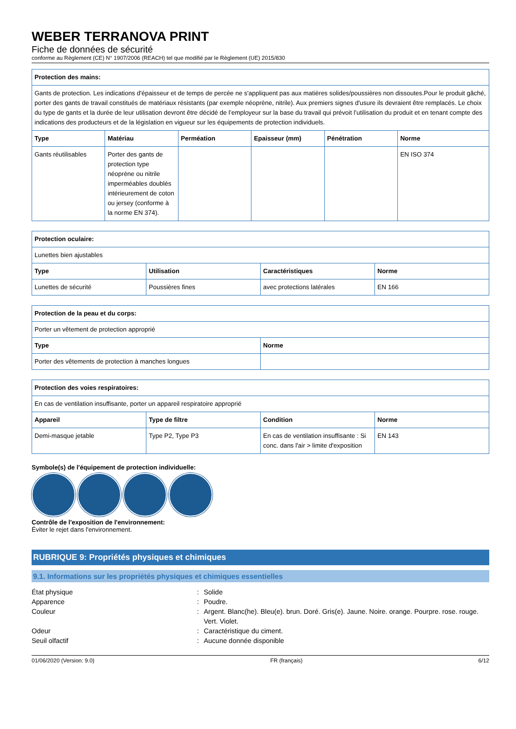WEBER TERRANOVA PRINT
Fiche de données de sécurité
conforme au Règlement (CE) N° 1907/2006 (REACH) tel que modifié par le Règlement (UE) 2015/830
| Protection des mains: | | | | | |
| --- | --- | --- | --- | --- | --- |
| Gants de protection. Les indications d'épaisseur et de temps de percée ne s'appliquent pas aux matières solides/poussières non dissoutes.Pour le produit gâché, porter des gants de travail constitués de matériaux résistants (par exemple néoprène, nitrile). Aux premiers signes d'usure ils devraient être remplacés. Le choix du type de gants et la durée de leur utilisation devront être décidé de l’employeur sur la base du travail qui prévoit l’utilisation du produit et en tenant compte des indications des producteurs et de la législation en vigueur sur les équipements de protection individuels. | | | | | |
| Type | Matériau | Perméation | Epaisseur (mm) | Pénétration | Norme |
| Gants réutilisables | Porter des gants de protection type néoprène ou nitrile imperméables doublés intérieurement de coton ou jersey (conforme à la norme EN 374). | | | | EN ISO 374 |
| Protection oculaire: | | | |
| --- | --- | --- | --- |
| Lunettes bien ajustables | | | |
| Type | Utilisation | Caractéristiques | Norme |
| Lunettes de sécurité | Poussières fines | avec protections latérales | EN 166 |
| Protection de la peau et du corps: | |
| --- | --- |
| Porter un vêtement de protection approprié | |
| Type | Norme |
| Porter des vêtements de protection à manches longues | |
| Protection des voies respiratoires: | | | |
| --- | --- | --- | --- |
| En cas de ventilation insuffisante, porter un appareil respiratoire approprié | | | |
| Appareil | Type de filtre | Condition | Norme |
| Demi-masque jetable | Type P2, Type P3 | En cas de ventilation insuffisante : Si conc. dans l'air > limite d'exposition | EN 143 |
Symbole(s) de l'équipement de protection individuelle:
Contrôle de l'exposition de l'environnement:
Éviter le rejet dans l'environnement.
RUBRIQUE 9: Propriétés physiques et chimiques
9.1. Informations sur les propriétés physiques et chimiques essentielles
État physique
:
Solide
Apparence
:
Poudre.
Couleur
:
Argent. Blanc(he). Bleu(e). brun. Doré. Gris(e). Jaune. Noire. orange. Pourpre. rose. rouge. Vert. Violet.
Odeur
:
Caractéristique du ciment.
Seuil olfactif
:
Aucune donnée disponible
01/06/2020 (Version: 9.0) FR (français) 6/12